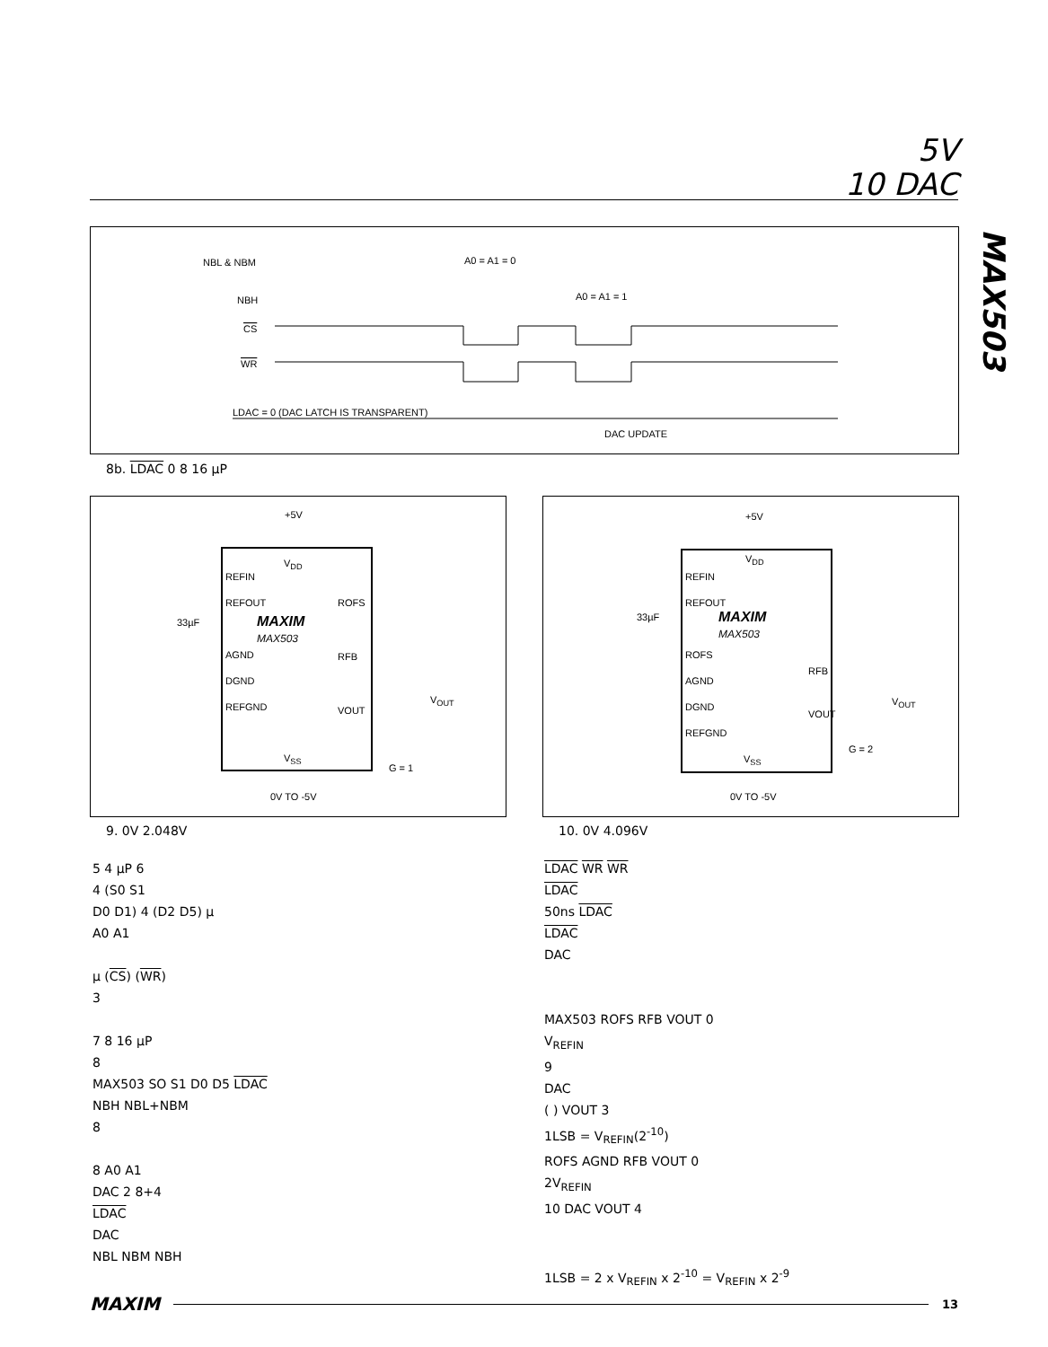5V
10 DAC
MAX503
NBL & NBM
NBH
CS
WR
A0 = A1 = 0
A0 = A1 = 1
LDAC = 0 (DAC LATCH IS TRANSPARENT)
DAC UPDATE
8b. LDAC 0 8 16 µP
REFIN
REFOUT
AGND
DGND
REFGND
V<sub>DD</sub>
MAXIM
MAX503
ROFS
RFB
VOUT
V<sub>SS</sub>
+5V
0V TO -5V
33µF
V<sub>OUT</sub>
G = 1
9. 0V 2.048V
REFIN
REFOUT
ROFS
AGND
DGND
REFGND
V<sub>DD</sub>
MAXIM
MAX503
RFB
VOUT
V<sub>SS</sub>
+5V
0V TO -5V
33µF
V<sub>OUT</sub>
G = 2
10. 0V 4.096V
5 4 µP 6
4 (S0 S1
D0 D1) 4 (D2 D5) µ
A0 A1
µ (CS) (WR)
3
7 8 16 µP
8
MAX503 SO S1 D0 D5 LDAC
NBH NBL+NBM
8
8 A0 A1
DAC 2 8+4
LDAC
DAC
NBL NBM NBH
LDAC WR WR
LDAC
50ns LDAC
LDAC
DAC
MAX503 ROFS RFB VOUT 0
V<sub>REFIN</sub>
9
DAC
( ) VOUT 3
1LSB = V<sub>REFIN</sub>(2<sup>-10</sup>)
ROFS AGND RFB VOUT 0
2V<sub>REFIN</sub>
10 DAC VOUT 4
1LSB = 2 x V<sub>REFIN</sub> x 2<sup>-10</sup> = V<sub>REFIN</sub> x 2<sup>-9</sup>
MAXIM 13